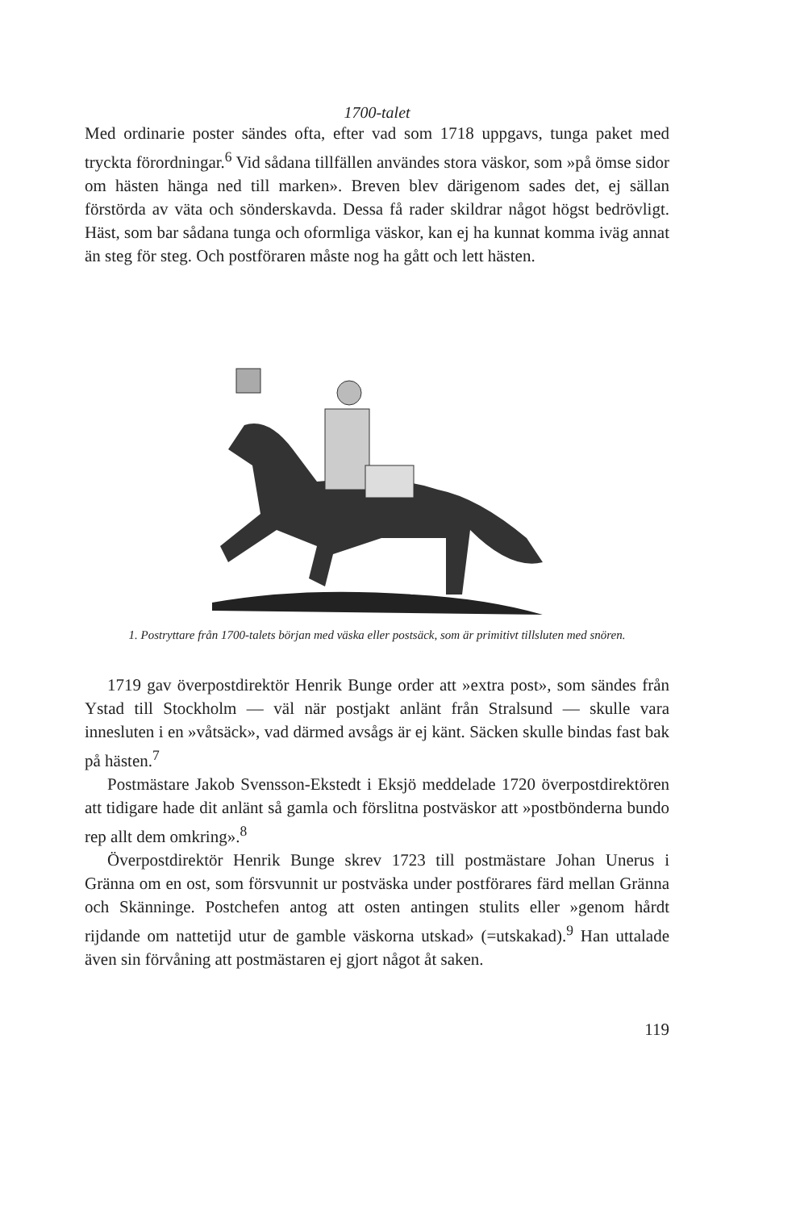1700-talet
Med ordinarie poster sändes ofta, efter vad som 1718 uppgavs, tunga paket med tryckta förordningar.<sup>6</sup> Vid sådana tillfällen användes stora väskor, som »på ömse sidor om hästen hänga ned till marken». Breven blev därigenom sades det, ej sällan förstörda av väta och sönderskavda. Dessa få rader skildrar något högst bedrövligt. Häst, som bar sådana tunga och oformliga väskor, kan ej ha kunnat komma iväg annat än steg för steg. Och postföraren måste nog ha gått och lett hästen.
1. Postryttare från 1700-talets början med väska eller postsäck, som är primitivt tillsluten med snören.
1719 gav överpostdirektör Henrik Bunge order att »extra post», som sändes från Ystad till Stockholm — väl när postjakt anlänt från Stralsund — skulle vara innesluten i en »våtsäck», vad därmed avsågs är ej känt. Säcken skulle bindas fast bak på hästen.<sup>7</sup>
Postmästare Jakob Svensson-Ekstedt i Eksjö meddelade 1720 överpostdirektören att tidigare hade dit anlänt så gamla och förslitna postväskor att »postbönderna bundo rep allt dem omkring».<sup>8</sup>
Överpostdirektör Henrik Bunge skrev 1723 till postmästare Johan Unerus i Gränna om en ost, som försvunnit ur postväska under postförares färd mellan Gränna och Skänninge. Postchefen antog att osten antingen stulits eller »genom hårdt rijdande om nattetijd utur de gamble väskorna utskad» (=utskakad).<sup>9</sup> Han uttalade även sin förvåning att postmästaren ej gjort något åt saken.
119